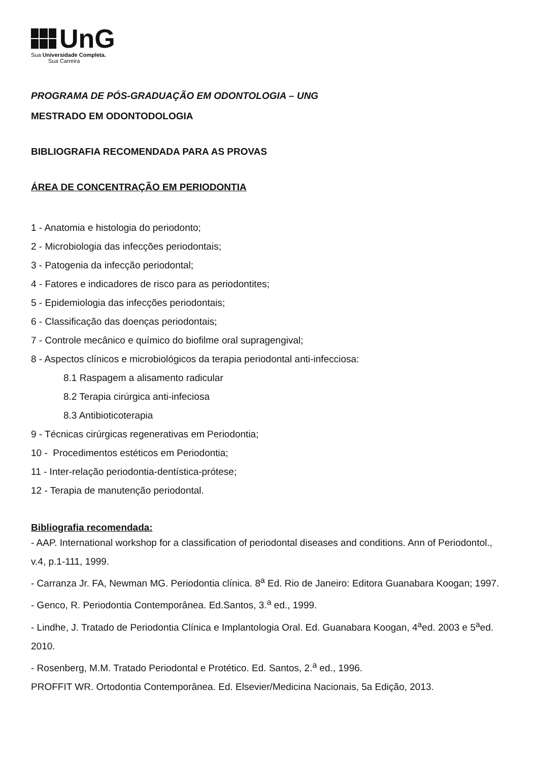UnG
Sua Universidade Completa.
Sua Carreira
PROGRAMA DE PÓS-GRADUAÇÃO EM ODONTOLOGIA – UNG
MESTRADO EM ODONTODOLOGIA
BIBLIOGRAFIA RECOMENDADA PARA AS PROVAS
ÁREA DE CONCENTRAÇÃO EM PERIODONTIA
1 - Anatomia e histologia do periodonto;
2 - Microbiologia das infecções periodontais;
3 - Patogenia da infecção periodontal;
4 - Fatores e indicadores de risco para as periodontites;
5 - Epidemiologia das infecções periodontais;
6 - Classificação das doenças periodontais;
7 - Controle mecânico e químico do biofilme oral supragengival;
8 - Aspectos clínicos e microbiológicos da terapia periodontal anti-infecciosa:
8.1 Raspagem a alisamento radicular
8.2 Terapia cirúrgica anti-infeciosa
8.3 Antibioticoterapia
9 - Técnicas cirúrgicas regenerativas em Periodontia;
10 - Procedimentos estéticos em Periodontia;
11 - Inter-relação periodontia-dentística-prótese;
12 - Terapia de manutenção periodontal.
Bibliografia recomendada:
- AAP. International workshop for a classification of periodontal diseases and conditions. Ann of Periodontol., v.4, p.1-111, 1999.
- Carranza Jr. FA, Newman MG. Periodontia clínica. 8<sup>a</sup> Ed. Rio de Janeiro: Editora Guanabara Koogan; 1997.
- Genco, R. Periodontia Contemporânea. Ed.Santos, 3.<sup>a</sup> ed., 1999.
- Lindhe, J. Tratado de Periodontia Clínica e Implantologia Oral. Ed. Guanabara Koogan, 4<sup>a</sup>ed. 2003 e 5<sup>a</sup>ed. 2010.
- Rosenberg, M.M. Tratado Periodontal e Protético. Ed. Santos, 2.<sup>a</sup> ed., 1996.
PROFFIT WR. Ortodontia Contemporânea. Ed. Elsevier/Medicina Nacionais, 5a Edição, 2013.